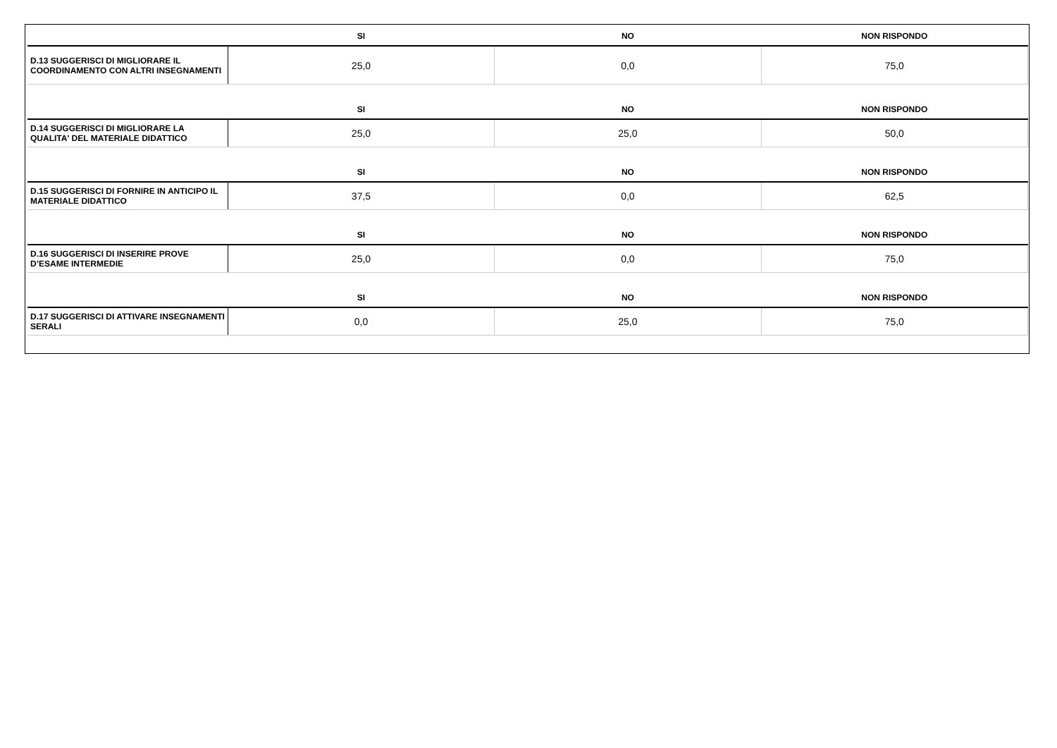| | SI | NO | NON RISPONDO |
| --- | --- | --- | --- |
| D.13 SUGGERISCI DI MIGLIORARE IL COORDINAMENTO CON ALTRI INSEGNAMENTI | 25,0 | 0,0 | 75,0 |
| | SI | NO | NON RISPONDO |
| D.14 SUGGERISCI DI MIGLIORARE LA QUALITA' DEL MATERIALE DIDATTICO | 25,0 | 25,0 | 50,0 |
| | SI | NO | NON RISPONDO |
| D.15 SUGGERISCI DI FORNIRE IN ANTICIPO IL MATERIALE DIDATTICO | 37,5 | 0,0 | 62,5 |
| | SI | NO | NON RISPONDO |
| D.16 SUGGERISCI DI INSERIRE PROVE D’ESAME INTERMEDIE | 25,0 | 0,0 | 75,0 |
| | SI | NO | NON RISPONDO |
| D.17 SUGGERISCI DI ATTIVARE INSEGNAMENTI SERALI | 0,0 | 25,0 | 75,0 |